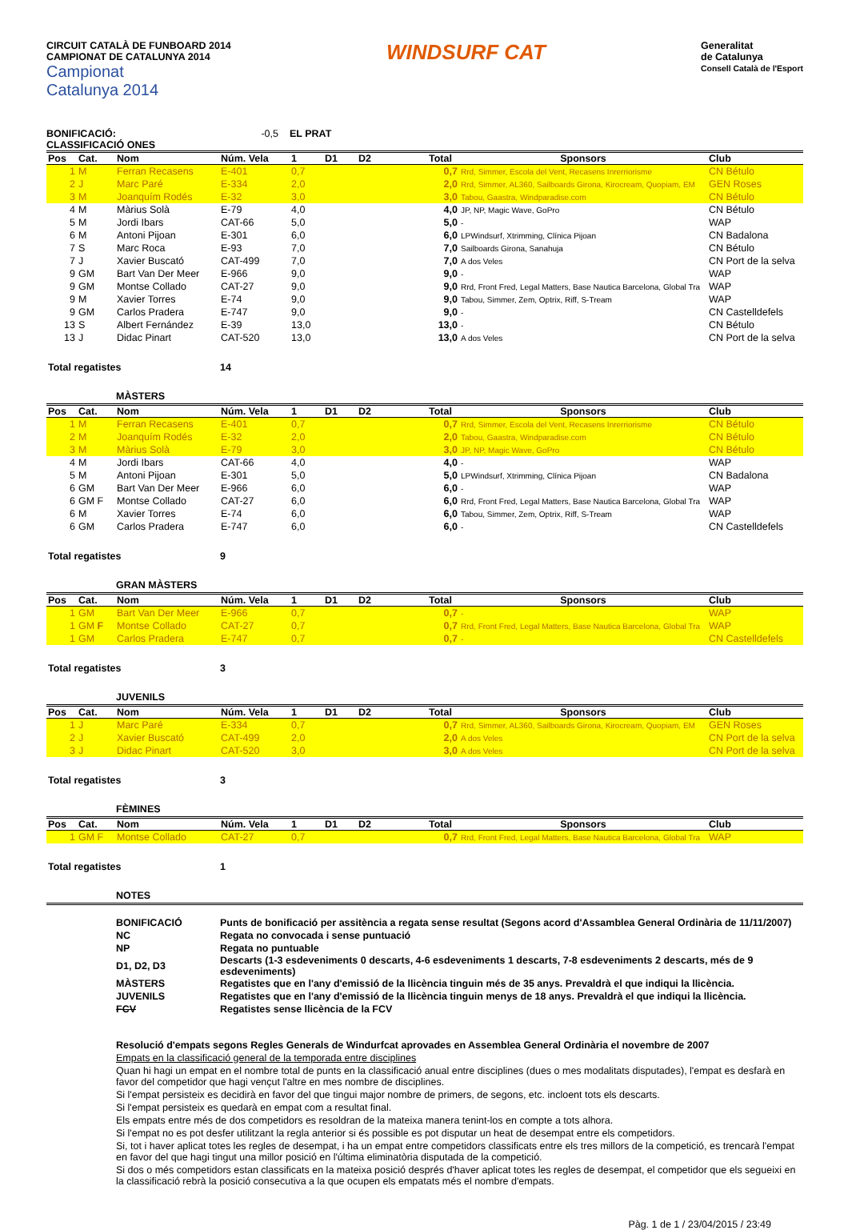CIRCUIT CATALÀ DE FUNBOARD 2014
CAMPIONAT DE CATALUNYA 2014
Campionat
Catalunya 2014
WINDSURF CAT
Generalitat
de Catalunya
Consell Català de l'Esport
BONIFICACIÓ:
CLASSIFICACIÓ ONES
-0,5 EL PRAT
| Pos | Cat. | Nom | Núm. Vela | 1 | D1 | D2 | Total | Sponsors | Club |
| --- | --- | --- | --- | --- | --- | --- | --- | --- | --- |
| 1 | M | Ferran Recasens | E-401 | 0,7 | | | 0,7 | Rrd, Simmer, Escola del Vent, Recasens Inrerriorisme | CN Bétulo |
| 2 | J | Marc Paré | E-334 | 2,0 | | | 2,0 | Rrd, Simmer, AL360, Sailboards Girona, Kirocream, Quopiam, EM | GEN Roses |
| 3 | M | Joanquím Rodés | E-32 | 3,0 | | | 3,0 | Tabou, Gaastra, Windparadise.com | CN Bétulo |
| 4 | M | Màrius Solà | E-79 | 4,0 | | | 4,0 | JP, NP, Magic Wave, GoPro | CN Bétulo |
| 5 | M | Jordi Ibars | CAT-66 | 5,0 | | | 5,0 | - | WAP |
| 6 | M | Antoni Pijoan | E-301 | 6,0 | | | 6,0 | LPWindsurf, Xtrimming, Clínica Pijoan | CN Badalona |
| 7 | S | Marc Roca | E-93 | 7,0 | | | 7,0 | Sailboards Girona, Sanahuja | CN Bétulo |
| 7 | J | Xavier Buscató | CAT-499 | 7,0 | | | 7,0 | A dos Veles | CN Port de la selva |
| 9 | GM | Bart Van Der Meer | E-966 | 9,0 | | | 9,0 | - | WAP |
| 9 | GM | Montse Collado | CAT-27 | 9,0 | | | 9,0 | Rrd, Front Fred, Legal Matters, Base Nautica Barcelona, Global Tra | WAP |
| 9 | M | Xavier Torres | E-74 | 9,0 | | | 9,0 | Tabou, Simmer, Zem, Optrix, Riff, S-Tream | WAP |
| 9 | GM | Carlos Pradera | E-747 | 9,0 | | | 9,0 | - | CN Castelldefels |
| 13 | S | Albert Fernández | E-39 | 13,0 | | | 13,0 | - | CN Bétulo |
| 13 | J | Didac Pinart | CAT-520 | 13,0 | | | 13,0 | A dos Veles | CN Port de la selva |
Total regatistes 14
MÀSTERS
| Pos | Cat. | Nom | Núm. Vela | 1 | D1 | D2 | Total | Sponsors | Club |
| --- | --- | --- | --- | --- | --- | --- | --- | --- | --- |
| 1 | M | Ferran Recasens | E-401 | 0,7 | | | 0,7 | Rrd, Simmer, Escola del Vent, Recasens Inrerriorisme | CN Bétulo |
| 2 | M | Joanquím Rodés | E-32 | 2,0 | | | 2,0 | Tabou, Gaastra, Windparadise.com | CN Bétulo |
| 3 | M | Màrius Solà | E-79 | 3,0 | | | 3,0 | JP, NP, Magic Wave, GoPro | CN Bétulo |
| 4 | M | Jordi Ibars | CAT-66 | 4,0 | | | 4,0 | - | WAP |
| 5 | M | Antoni Pijoan | E-301 | 5,0 | | | 5,0 | LPWindsurf, Xtrimming, Clínica Pijoan | CN Badalona |
| 6 | GM | Bart Van Der Meer | E-966 | 6,0 | | | 6,0 | - | WAP |
| 6 | GM F | Montse Collado | CAT-27 | 6,0 | | | 6,0 | Rrd, Front Fred, Legal Matters, Base Nautica Barcelona, Global Tra | WAP |
| 6 | M | Xavier Torres | E-74 | 6,0 | | | 6,0 | Tabou, Simmer, Zem, Optrix, Riff, S-Tream | WAP |
| 6 | GM | Carlos Pradera | E-747 | 6,0 | | | 6,0 | - | CN Castelldefels |
Total regatistes 9
GRAN MÀSTERS
| Pos | Cat. | Nom | Núm. Vela | 1 | D1 | D2 | Total | Sponsors | Club |
| --- | --- | --- | --- | --- | --- | --- | --- | --- | --- |
| 1 | GM | Bart Van Der Meer | E-966 | 0,7 | | | 0,7 | - | WAP |
| 1 | GM F | Montse Collado | CAT-27 | 0,7 | | | 0,7 | Rrd, Front Fred, Legal Matters, Base Nautica Barcelona, Global Tra | WAP |
| 1 | GM | Carlos Pradera | E-747 | 0,7 | | | 0,7 | - | CN Castelldefels |
Total regatistes 3
JUVENILS
| Pos | Cat. | Nom | Núm. Vela | 1 | D1 | D2 | Total | Sponsors | Club |
| --- | --- | --- | --- | --- | --- | --- | --- | --- | --- |
| 1 | J | Marc Paré | E-334 | 0,7 | | | 0,7 | Rrd, Simmer, AL360, Sailboards Girona, Kirocream, Quopiam, EM | GEN Roses |
| 2 | J | Xavier Buscató | CAT-499 | 2,0 | | | 2,0 | A dos Veles | CN Port de la selva |
| 3 | J | Didac Pinart | CAT-520 | 3,0 | | | 3,0 | A dos Veles | CN Port de la selva |
Total regatistes 3
FÈMINES
| Pos | Cat. | Nom | Núm. Vela | 1 | D1 | D2 | Total | Sponsors | Club |
| --- | --- | --- | --- | --- | --- | --- | --- | --- | --- |
| 1 | GM F | Montse Collado | CAT-27 | 0,7 | | | 0,7 | Rrd, Front Fred, Legal Matters, Base Nautica Barcelona, Global Tra | WAP |
Total regatistes 1
NOTES
| BONIFICACIÓ | Punts de bonificació per assitència a regata sense resultat (Segons acord d'Assamblea General Ordinària de 11/11/2007) |
| NC | Regata no convocada i sense puntuació |
| NP | Regata no puntuable |
| D1, D2, D3 | Descarts (1-3 esdeveniments 0 descarts, 4-6 esdeveniments 1 descarts, 7-8 esdeveniments 2 descarts, més de 9 esdeveniments) |
| MÀSTERS | Regatistes que en l'any d'emissió de la llicència tinguin més de 35 anys. Prevaldrà el que indiqui la llicència. |
| JUVENILS | Regatistes que en l'any d'emissió de la llicència tinguin menys de 18 anys. Prevaldrà el que indiqui la llicència. |
| FCV | Regatistes sense llicència de la FCV |
Resolució d'empats segons Regles Generals de Windurfcat aprovades en Assemblea General Ordinària el novembre de 2007
Empats en la classificació general de la temporada entre disciplines
Quan hi hagi un empat en el nombre total de punts en la classificació anual entre disciplines (dues o mes modalitats disputades), l'empat es desfarà en favor del competidor que hagi vençut l'altre en mes nombre de disciplines.
Si l'empat persisteix es decidirà en favor del que tingui major nombre de primers, de segons, etc. incloent tots els descarts.
Si l'empat persisteix es quedarà en empat com a resultat final.
Els empats entre més de dos competidors es resoldran de la mateixa manera tenint-los en compte a tots alhora.
Si l'empat no es pot desfer utilitzant la regla anterior si és possible es pot disputar un heat de desempat entre els competidors.
Si, tot i haver aplicat totes les regles de desempat, i ha un empat entre competidors classificats entre els tres millors de la competició, es trencarà l'empat en favor del que hagi tingut una millor posició en l'última eliminatòria disputada de la competició.
Si dos o més competidors estan classificats en la mateixa posició després d'haver aplicat totes les regles de desempat, el competidor que els segueixi en la classificació rebrà la posició consecutiva a la que ocupen els empatats més el nombre d'empats.
Pàg. 1 de 1 / 23/04/2015 / 23:49